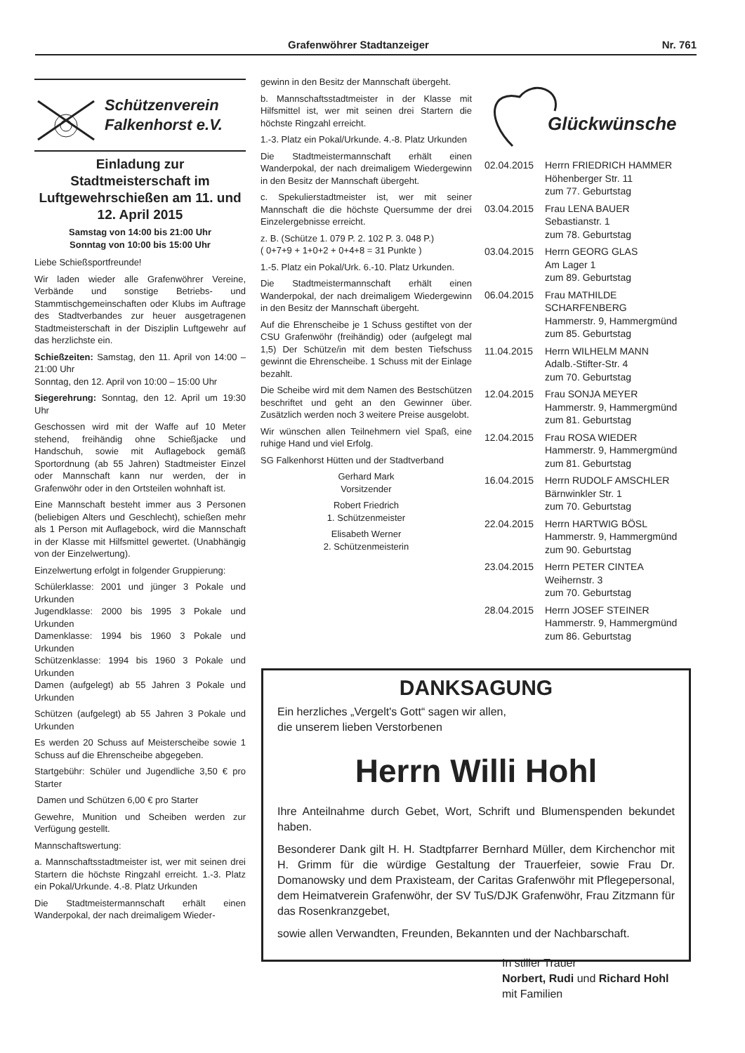Grafenwöhrer Stadtanzeiger Nr. 761
Schützenverein
Falkenhorst e.V.
Einladung zur Stadtmeisterschaft im Luftgewehrschießen am 11. und 12. April 2015
Samstag von 14:00 bis 21:00 Uhr
Sonntag von 10:00 bis 15:00 Uhr
Liebe Schießsportfreunde!
Wir laden wieder alle Grafenwöhrer Vereine, Verbände und sonstige Betriebs- und Stammtischgemeinschaften oder Klubs im Auftrage des Stadtverbandes zur heuer ausgetragenen Stadtmeisterschaft in der Disziplin Luftgewehr auf das herzlichste ein.
Schießzeiten: Samstag, den 11. April von 14:00 – 21:00 Uhr
Sonntag, den 12. April von 10:00 – 15:00 Uhr
Siegerehrung: Sonntag, den 12. April um 19:30 Uhr
Geschossen wird mit der Waffe auf 10 Meter stehend, freihändig ohne Schießjacke und Handschuh, sowie mit Auflagebock gemäß Sportordnung (ab 55 Jahren) Stadtmeister Einzel oder Mannschaft kann nur werden, der in Grafenwöhr oder in den Ortsteilen wohnhaft ist.
Eine Mannschaft besteht immer aus 3 Personen (beliebigen Alters und Geschlecht), schießen mehr als 1 Person mit Auflagebock, wird die Mannschaft in der Klasse mit Hilfsmittel gewertet. (Unabhängig von der Einzelwertung).
Einzelwertung erfolgt in folgender Gruppierung:
Schülerklasse: 2001 und jünger 3 Pokale und Urkunden
Jugendklasse: 2000 bis 1995 3 Pokale und Urkunden
Damenklasse: 1994 bis 1960 3 Pokale und Urkunden
Schützenklasse: 1994 bis 1960 3 Pokale und Urkunden
Damen (aufgelegt) ab 55 Jahren 3 Pokale und Urkunden
Schützen (aufgelegt) ab 55 Jahren 3 Pokale und Urkunden
Es werden 20 Schuss auf Meisterscheibe sowie 1 Schuss auf die Ehrenscheibe abgegeben.
Startgebühr: Schüler und Jugendliche 3,50 € pro Starter
Damen und Schützen 6,00 € pro Starter
Gewehre, Munition und Scheiben werden zur Verfügung gestellt.
Mannschaftswertung:
a. Mannschaftsstadtmeister ist, wer mit seinen drei Startern die höchste Ringzahl erreicht. 1.-3. Platz ein Pokal/Urkunde. 4.-8. Platz Urkunden
Die Stadtmeistermannschaft erhält einen Wanderpokal, der nach dreimaligem Wieder-
gewinn in den Besitz der Mannschaft übergeht.
b. Mannschaftsstadtmeister in der Klasse mit Hilfsmittel ist, wer mit seinen drei Startern die höchste Ringzahl erreicht.
1.-3. Platz ein Pokal/Urkunde. 4.-8. Platz Urkunden
Die Stadtmeistermannschaft erhält einen Wanderpokal, der nach dreimaligem Wiedergewinn in den Besitz der Mannschaft übergeht.
c. Spekulierstadtmeister ist, wer mit seiner Mannschaft die die höchste Quersumme der drei Einzelergebnisse erreicht.
z. B. (Schütze 1. 079 P. 2. 102 P. 3. 048 P.)
( 0+7+9 + 1+0+2 + 0+4+8 = 31 Punkte )
1.-5. Platz ein Pokal/Urk. 6.-10. Platz Urkunden.
Die Stadtmeistermannschaft erhält einen Wanderpokal, der nach dreimaligem Wiedergewinn in den Besitz der Mannschaft übergeht.
Auf die Ehrenscheibe je 1 Schuss gestiftet von der CSU Grafenwöhr (freihändig) oder (aufgelegt mal 1,5) Der Schütze/in mit dem besten Tiefschuss gewinnt die Ehrenscheibe. 1 Schuss mit der Einlage bezahlt.
Die Scheibe wird mit dem Namen des Bestschützen beschriftet und geht an den Gewinner über. Zusätzlich werden noch 3 weitere Preise ausgelobt.
Wir wünschen allen Teilnehmern viel Spaß, eine ruhige Hand und viel Erfolg.
SG Falkenhorst Hütten und der Stadtverband
Gerhard Mark
Vorsitzender
Robert Friedrich
1. Schützenmeister
Elisabeth Werner
2. Schützenmeisterin
Glückwünsche
02.04.2015 Herrn FRIEDRICH HAMMER
Höhenberger Str. 11
zum 77. Geburtstag
03.04.2015 Frau LENA BAUER
Sebastianstr. 1
zum 78. Geburtstag
03.04.2015 Herrn GEORG GLAS
Am Lager 1
zum 89. Geburtstag
06.04.2015 Frau MATHILDE
SCHARFENBERG
Hammerstr. 9, Hammergmünd
zum 85. Geburtstag
11.04.2015 Herrn WILHELM MANN
Adalb.-Stifter-Str. 4
zum 70. Geburtstag
12.04.2015 Frau SONJA MEYER
Hammerstr. 9, Hammergmünd
zum 81. Geburtstag
12.04.2015 Frau ROSA WIEDER
Hammerstr. 9, Hammergmünd
zum 81. Geburtstag
16.04.2015 Herrn RUDOLF AMSCHLER
Bärnwinkler Str. 1
zum 70. Geburtstag
22.04.2015 Herrn HARTWIG BÖSL
Hammerstr. 9, Hammergmünd
zum 90. Geburtstag
23.04.2015 Herrn PETER CINTEA
Weihernstr. 3
zum 70. Geburtstag
28.04.2015 Herrn JOSEF STEINER
Hammerstr. 9, Hammergmünd
zum 86. Geburtstag
DANKSAGUNG
Ein herzliches „Vergelt's Gott“ sagen wir allen,
die unserem lieben Verstorbenen
Herrn Willi Hohl
Ihre Anteilnahme durch Gebet, Wort, Schrift und Blumenspenden bekundet haben.
Besonderer Dank gilt H. H. Stadtpfarrer Bernhard Müller, dem Kirchenchor mit H. Grimm für die würdige Gestaltung der Trauerfeier, sowie Frau Dr. Domanowsky und dem Praxisteam, der Caritas Grafenwöhr mit Pflegepersonal, dem Heimatverein Grafenwöhr, der SV TuS/DJK Grafenwöhr, Frau Zitzmann für das Rosenkranzgebet,
sowie allen Verwandten, Freunden, Bekannten und der Nachbarschaft.
In stiller Trauer
Norbert, Rudi und Richard Hohl
mit Familien